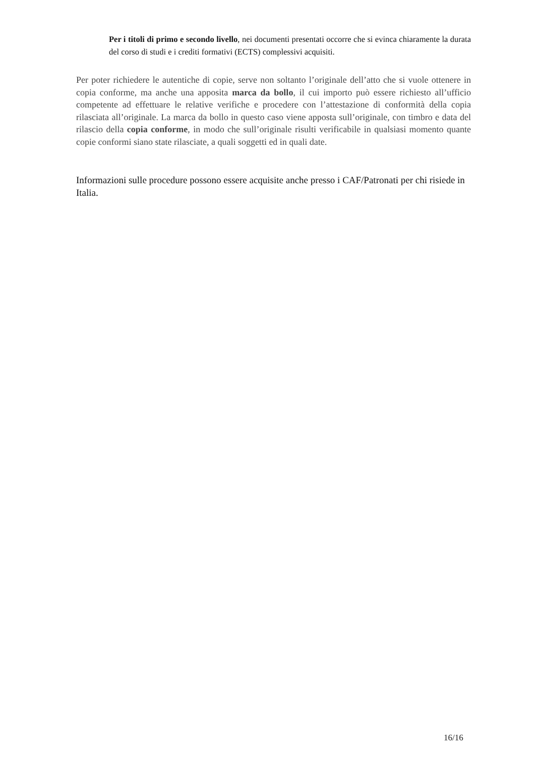Per i titoli di primo e secondo livello, nei documenti presentati occorre che si evinca chiaramente la durata del corso di studi e i crediti formativi (ECTS) complessivi acquisiti.
Per poter richiedere le autentiche di copie, serve non soltanto l’originale dell’atto che si vuole ottenere in copia conforme, ma anche una apposita marca da bollo, il cui importo può essere richiesto all’ufficio competente ad effettuare le relative verifiche e procedere con l’attestazione di conformità della copia rilasciata all’originale. La marca da bollo in questo caso viene apposta sull’originale, con timbro e data del rilascio della copia conforme, in modo che sull’originale risulti verificabile in qualsiasi momento quante copie conformi siano state rilasciate, a quali soggetti ed in quali date.
Informazioni sulle procedure possono essere acquisite anche presso i CAF/Patronati per chi risiede in Italia.
16/16